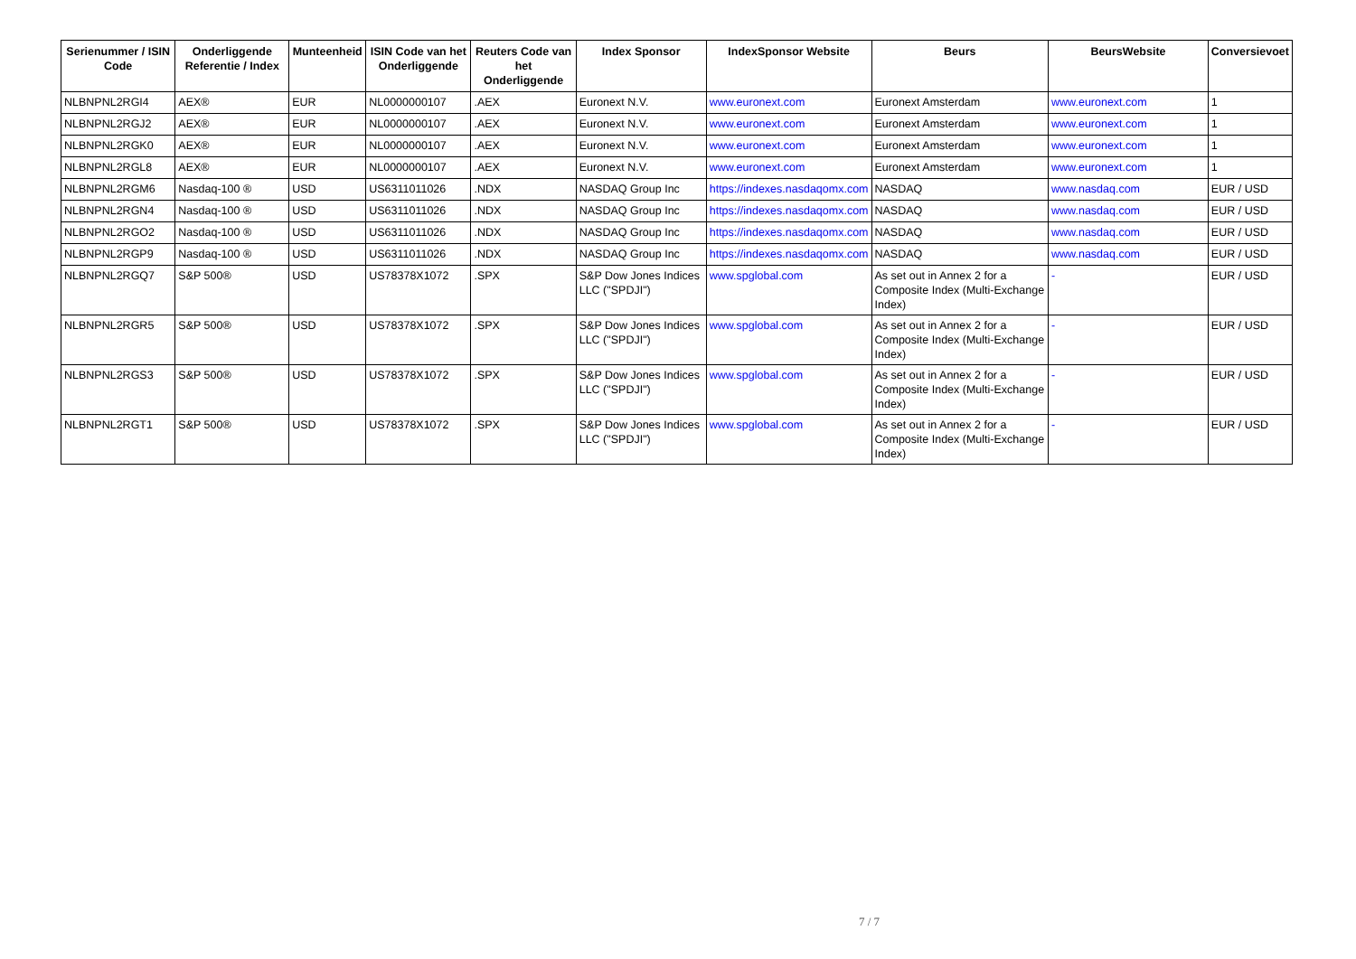| Serienummer / ISIN Code | Onderliggende Referentie / Index | Munteenheid | ISIN Code van het Onderliggende | Reuters Code van het Onderliggende | Index Sponsor | IndexSponsor Website | Beurs | BeursWebsite | Conversievoet |
| --- | --- | --- | --- | --- | --- | --- | --- | --- | --- |
| NLBNPNL2RGI4 | AEX® | EUR | NL0000000107 | .AEX | Euronext N.V. | www.euronext.com | Euronext Amsterdam | www.euronext.com | 1 |
| NLBNPNL2RGJ2 | AEX® | EUR | NL0000000107 | .AEX | Euronext N.V. | www.euronext.com | Euronext Amsterdam | www.euronext.com | 1 |
| NLBNPNL2RGK0 | AEX® | EUR | NL0000000107 | .AEX | Euronext N.V. | www.euronext.com | Euronext Amsterdam | www.euronext.com | 1 |
| NLBNPNL2RGL8 | AEX® | EUR | NL0000000107 | .AEX | Euronext N.V. | www.euronext.com | Euronext Amsterdam | www.euronext.com | 1 |
| NLBNPNL2RGM6 | Nasdaq-100 ® | USD | US6311011026 | .NDX | NASDAQ Group Inc | https://indexes.nasdaqomx.com | NASDAQ | www.nasdaq.com | EUR / USD |
| NLBNPNL2RGN4 | Nasdaq-100 ® | USD | US6311011026 | .NDX | NASDAQ Group Inc | https://indexes.nasdaqomx.com | NASDAQ | www.nasdaq.com | EUR / USD |
| NLBNPNL2RGO2 | Nasdaq-100 ® | USD | US6311011026 | .NDX | NASDAQ Group Inc | https://indexes.nasdaqomx.com | NASDAQ | www.nasdaq.com | EUR / USD |
| NLBNPNL2RGP9 | Nasdaq-100 ® | USD | US6311011026 | .NDX | NASDAQ Group Inc | https://indexes.nasdaqomx.com | NASDAQ | www.nasdaq.com | EUR / USD |
| NLBNPNL2RGQ7 | S&P 500® | USD | US78378X1072 | .SPX | S&P Dow Jones Indices LLC ("SPDJI") | www.spglobal.com | As set out in Annex 2 for a Composite Index (Multi-Exchange Index) | - | EUR / USD |
| NLBNPNL2RGR5 | S&P 500® | USD | US78378X1072 | .SPX | S&P Dow Jones Indices LLC ("SPDJI") | www.spglobal.com | As set out in Annex 2 for a Composite Index (Multi-Exchange Index) | - | EUR / USD |
| NLBNPNL2RGS3 | S&P 500® | USD | US78378X1072 | .SPX | S&P Dow Jones Indices LLC ("SPDJI") | www.spglobal.com | As set out in Annex 2 for a Composite Index (Multi-Exchange Index) | - | EUR / USD |
| NLBNPNL2RGT1 | S&P 500® | USD | US78378X1072 | .SPX | S&P Dow Jones Indices LLC ("SPDJI") | www.spglobal.com | As set out in Annex 2 for a Composite Index (Multi-Exchange Index) | - | EUR / USD |
7 / 7